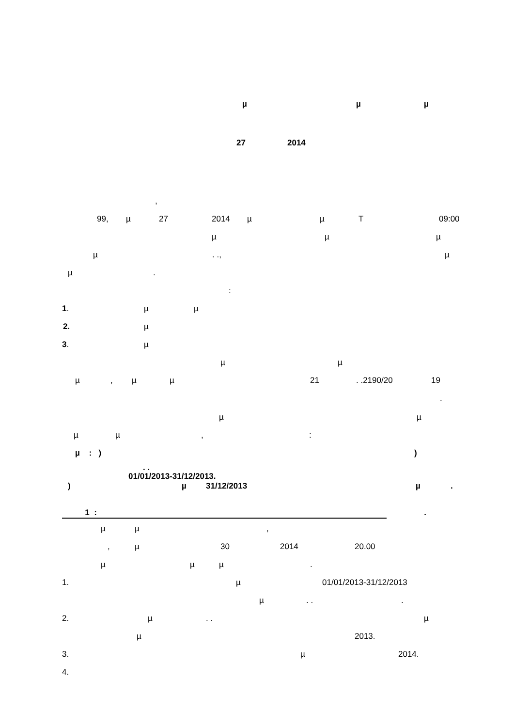µ µ µ
27 2014
,
99, µ 27 2014 µ µ T 09:00
µ µ µ
µ. ., µ
µ.
:
1. µ µ
2. µ
3. µ
µ µ
µ, µ µ 21. .2190/20 19
.
µ µ
µ µ,:
µ : ))
. .
01/01/2013-31/12/2013.
) µ 31/12/2013 µ.
1 : .
µ µ,
, µ 30 2014 20.00
µ µ µ.
1. µ 01/01/2013-31/12/2013
µ. ..
2. µ. . µ
µ 2013.
3. µ 2014.
4.